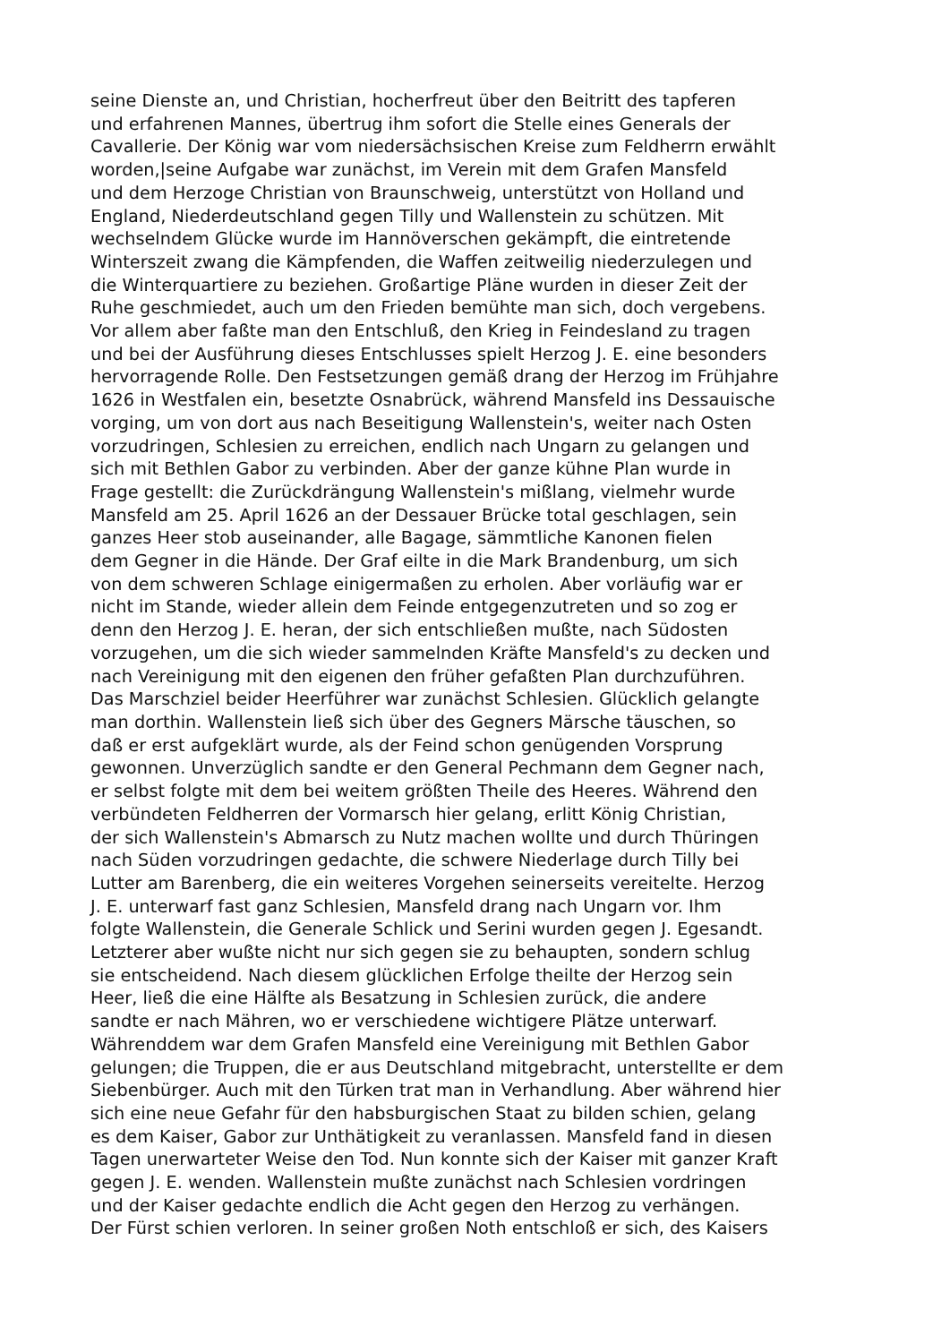seine Dienste an, und Christian, hocherfreut über den Beitritt des tapferen
und erfahrenen Mannes, übertrug ihm sofort die Stelle eines Generals der
Cavallerie. Der König war vom niedersächsischen Kreise zum Feldherrn erwählt
worden,|seine Aufgabe war zunächst, im Verein mit dem Grafen Mansfeld
und dem Herzoge Christian von Braunschweig, unterstützt von Holland und
England, Niederdeutschland gegen Tilly und Wallenstein zu schützen. Mit
wechselndem Glücke wurde im Hannöverschen gekämpft, die eintretende
Winterszeit zwang die Kämpfenden, die Waffen zeitweilig niederzulegen und
die Winterquartiere zu beziehen. Großartige Pläne wurden in dieser Zeit der
Ruhe geschmiedet, auch um den Frieden bemühte man sich, doch vergebens.
Vor allem aber faßte man den Entschluß, den Krieg in Feindesland zu tragen
und bei der Ausführung dieses Entschlusses spielt Herzog J. E. eine besonders
hervorragende Rolle. Den Festsetzungen gemäß drang der Herzog im Frühjahre
1626 in Westfalen ein, besetzte Osnabrück, während Mansfeld ins Dessauische
vorging, um von dort aus nach Beseitigung Wallenstein's, weiter nach Osten
vorzudringen, Schlesien zu erreichen, endlich nach Ungarn zu gelangen und
sich mit Bethlen Gabor zu verbinden. Aber der ganze kühne Plan wurde in
Frage gestellt: die Zurückdrängung Wallenstein's mißlang, vielmehr wurde
Mansfeld am 25. April 1626 an der Dessauer Brücke total geschlagen, sein
ganzes Heer stob auseinander, alle Bagage, sämmtliche Kanonen fielen
dem Gegner in die Hände. Der Graf eilte in die Mark Brandenburg, um sich
von dem schweren Schlage einigermaßen zu erholen. Aber vorläufig war er
nicht im Stande, wieder allein dem Feinde entgegenzutreten und so zog er
denn den Herzog J. E. heran, der sich entschließen mußte, nach Südosten
vorzugehen, um die sich wieder sammelnden Kräfte Mansfeld's zu decken und
nach Vereinigung mit den eigenen den früher gefaßten Plan durchzuführen.
Das Marschziel beider Heerführer war zunächst Schlesien. Glücklich gelangte
man dorthin. Wallenstein ließ sich über des Gegners Märsche täuschen, so
daß er erst aufgeklärt wurde, als der Feind schon genügenden Vorsprung
gewonnen. Unverzüglich sandte er den General Pechmann dem Gegner nach,
er selbst folgte mit dem bei weitem größten Theile des Heeres. Während den
verbündeten Feldherren der Vormarsch hier gelang, erlitt König Christian,
der sich Wallenstein's Abmarsch zu Nutz machen wollte und durch Thüringen
nach Süden vorzudringen gedachte, die schwere Niederlage durch Tilly bei
Lutter am Barenberg, die ein weiteres Vorgehen seinerseits vereitelte. Herzog
J. E. unterwarf fast ganz Schlesien, Mansfeld drang nach Ungarn vor. Ihm
folgte Wallenstein, die Generale Schlick und Serini wurden gegen J. Egesandt.
Letzterer aber wußte nicht nur sich gegen sie zu behaupten, sondern schlug
sie entscheidend. Nach diesem glücklichen Erfolge theilte der Herzog sein
Heer, ließ die eine Hälfte als Besatzung in Schlesien zurück, die andere
sandte er nach Mähren, wo er verschiedene wichtigere Plätze unterwarf.
Währenddem war dem Grafen Mansfeld eine Vereinigung mit Bethlen Gabor
gelungen; die Truppen, die er aus Deutschland mitgebracht, unterstellte er dem
Siebenbürger. Auch mit den Türken trat man in Verhandlung. Aber während hier
sich eine neue Gefahr für den habsburgischen Staat zu bilden schien, gelang
es dem Kaiser, Gabor zur Unthätigkeit zu veranlassen. Mansfeld fand in diesen
Tagen unerwarteter Weise den Tod. Nun konnte sich der Kaiser mit ganzer Kraft
gegen J. E. wenden. Wallenstein mußte zunächst nach Schlesien vordringen
und der Kaiser gedachte endlich die Acht gegen den Herzog zu verhängen.
Der Fürst schien verloren. In seiner großen Noth entschloß er sich, des Kaisers